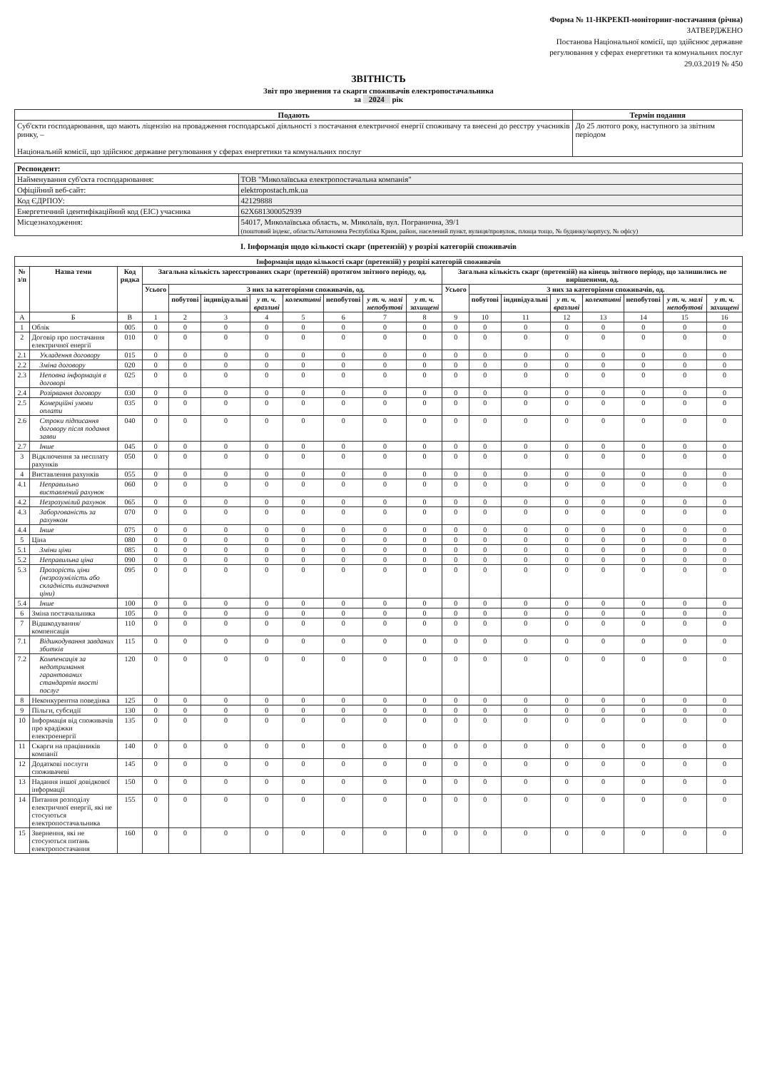Форма № 11-НКРЕКП-моніторинг-постачання (річна)
ЗАТВЕРДЖЕНО
Постанова Національної комісії, що здійснює державне
регулювання у сферах енергетики та комунальних послуг
29.03.2019 № 450
ЗВІТНІСТЬ
Звіт про звернення та скарги споживачів електропостачальника
за 2024 рік
| Подають | Термін подання |
| --- | --- |
| Суб'єкти господарювання, що мають ліцензію на провадження господарської діяльності з постачання електричної енергії споживачу та внесені до реєстру учасників ринку, – Національній комісії, що здійснює державне регулювання у сферах енергетики та комунальних послуг | До 25 лютого року, наступного за звітним періодом |
| Респондент: | |
| --- | --- |
| Найменування суб'єкта господарювання: | ТОВ "Миколаївська електропостачальна компанія" |
| Офіційний веб-сайт: | elektropostach.mk.ua |
| Код ЄДРПОУ: | 42129888 |
| Енергетичний ідентифікаційний код (ЕІС) учасника | 62X681300052939 |
| Місцезнаходження: | 54017, Миколаївська область, м. Миколаїв, вул. Погранична, 39/1 (поштовий індекс, область/Автономна Республіка Крим, район, населений пункт, вулиця/провулок, площа тощо, № будинку/корпусу, № офісу) |
I. Інформація щодо кількості скарг (претензій) у розрізі категорій споживачів
| Інформація щодо кількості скарг (претензій) у розрізі категорій споживачів | | | | | | | | | | | | | | | | | | |
| --- | --- | --- | --- | --- | --- | --- | --- | --- | --- | --- | --- | --- | --- | --- | --- | --- | --- | --- |
| № з/п | Назва теми | Код рядка | Загальна кількість зареєстрованих скарг (претензій) протягом звітного періоду, од. | | | | | | | | Загальна кількість скарг (претензій) на кінець звітного періоду, що залишились не вирішеними, од. | | | | | | | |
| | | | Усього | З них за категоріями споживачів, од. | | | | | | | Усього | З них за категоріями споживачів, од. | | | | | | |
| | | | | побутові | індивідуальні | у т. ч. вразливі | колективні | непобутові | у т. ч. малі непобутові | у т. ч. захищені | | побутові | індивідуальні | у т. ч. вразливі | колективні | непобутові | у т. ч. малі непобутові | у т. ч. захищені |
| А | Б | В | 1 | 2 | 3 | 4 | 5 | 6 | 7 | 8 | 9 | 10 | 11 | 12 | 13 | 14 | 15 | 16 |
| 1 | Облік | 005 | 0 | 0 | 0 | 0 | 0 | 0 | 0 | 0 | 0 | 0 | 0 | 0 | 0 | 0 | 0 | 0 |
| 2 | Договір про постачання електричної енергії | 010 | 0 | 0 | 0 | 0 | 0 | 0 | 0 | 0 | 0 | 0 | 0 | 0 | 0 | 0 | 0 | 0 |
| 2.1 | Укладення договору | 015 | 0 | 0 | 0 | 0 | 0 | 0 | 0 | 0 | 0 | 0 | 0 | 0 | 0 | 0 | 0 | 0 |
| 2.2 | Зміна договору | 020 | 0 | 0 | 0 | 0 | 0 | 0 | 0 | 0 | 0 | 0 | 0 | 0 | 0 | 0 | 0 | 0 |
| 2.3 | Неповна інформація в договорі | 025 | 0 | 0 | 0 | 0 | 0 | 0 | 0 | 0 | 0 | 0 | 0 | 0 | 0 | 0 | 0 | 0 |
| 2.4 | Розірвання договору | 030 | 0 | 0 | 0 | 0 | 0 | 0 | 0 | 0 | 0 | 0 | 0 | 0 | 0 | 0 | 0 | 0 |
| 2.5 | Комерційні умови оплати | 035 | 0 | 0 | 0 | 0 | 0 | 0 | 0 | 0 | 0 | 0 | 0 | 0 | 0 | 0 | 0 | 0 |
| 2.6 | Строки підписання договору після подання заяви | 040 | 0 | 0 | 0 | 0 | 0 | 0 | 0 | 0 | 0 | 0 | 0 | 0 | 0 | 0 | 0 | 0 |
| 2.7 | Інше | 045 | 0 | 0 | 0 | 0 | 0 | 0 | 0 | 0 | 0 | 0 | 0 | 0 | 0 | 0 | 0 | 0 |
| 3 | Відключення за несплату рахунків | 050 | 0 | 0 | 0 | 0 | 0 | 0 | 0 | 0 | 0 | 0 | 0 | 0 | 0 | 0 | 0 | 0 |
| 4 | Виставлення рахунків | 055 | 0 | 0 | 0 | 0 | 0 | 0 | 0 | 0 | 0 | 0 | 0 | 0 | 0 | 0 | 0 | 0 |
| 4.1 | Неправильно виставлений рахунок | 060 | 0 | 0 | 0 | 0 | 0 | 0 | 0 | 0 | 0 | 0 | 0 | 0 | 0 | 0 | 0 | 0 |
| 4.2 | Незрозумілий рахунок | 065 | 0 | 0 | 0 | 0 | 0 | 0 | 0 | 0 | 0 | 0 | 0 | 0 | 0 | 0 | 0 | 0 |
| 4.3 | Заборгованість за рахунком | 070 | 0 | 0 | 0 | 0 | 0 | 0 | 0 | 0 | 0 | 0 | 0 | 0 | 0 | 0 | 0 | 0 |
| 4.4 | Інше | 075 | 0 | 0 | 0 | 0 | 0 | 0 | 0 | 0 | 0 | 0 | 0 | 0 | 0 | 0 | 0 | 0 |
| 5 | Ціна | 080 | 0 | 0 | 0 | 0 | 0 | 0 | 0 | 0 | 0 | 0 | 0 | 0 | 0 | 0 | 0 | 0 |
| 5.1 | Зміни ціни | 085 | 0 | 0 | 0 | 0 | 0 | 0 | 0 | 0 | 0 | 0 | 0 | 0 | 0 | 0 | 0 | 0 |
| 5.2 | Неправильна ціна | 090 | 0 | 0 | 0 | 0 | 0 | 0 | 0 | 0 | 0 | 0 | 0 | 0 | 0 | 0 | 0 | 0 |
| 5.3 | Прозорість ціни (незрозумілість або складність визначення ціни) | 095 | 0 | 0 | 0 | 0 | 0 | 0 | 0 | 0 | 0 | 0 | 0 | 0 | 0 | 0 | 0 | 0 |
| 5.4 | Інше | 100 | 0 | 0 | 0 | 0 | 0 | 0 | 0 | 0 | 0 | 0 | 0 | 0 | 0 | 0 | 0 | 0 |
| 6 | Зміна постачальника | 105 | 0 | 0 | 0 | 0 | 0 | 0 | 0 | 0 | 0 | 0 | 0 | 0 | 0 | 0 | 0 | 0 |
| 7 | Відшкодування/компенсація | 110 | 0 | 0 | 0 | 0 | 0 | 0 | 0 | 0 | 0 | 0 | 0 | 0 | 0 | 0 | 0 | 0 |
| 7.1 | Відшкодування завданих збитків | 115 | 0 | 0 | 0 | 0 | 0 | 0 | 0 | 0 | 0 | 0 | 0 | 0 | 0 | 0 | 0 | 0 |
| 7.2 | Компенсація за недотримання гарантованих стандартів якості послуг | 120 | 0 | 0 | 0 | 0 | 0 | 0 | 0 | 0 | 0 | 0 | 0 | 0 | 0 | 0 | 0 | 0 |
| 8 | Неконкурентна поведінка | 125 | 0 | 0 | 0 | 0 | 0 | 0 | 0 | 0 | 0 | 0 | 0 | 0 | 0 | 0 | 0 | 0 |
| 9 | Пільги, субсидії | 130 | 0 | 0 | 0 | 0 | 0 | 0 | 0 | 0 | 0 | 0 | 0 | 0 | 0 | 0 | 0 | 0 |
| 10 | Інформація від споживачів про крадіжки електроенергії | 135 | 0 | 0 | 0 | 0 | 0 | 0 | 0 | 0 | 0 | 0 | 0 | 0 | 0 | 0 | 0 | 0 |
| 11 | Скарги на працівників компанії | 140 | 0 | 0 | 0 | 0 | 0 | 0 | 0 | 0 | 0 | 0 | 0 | 0 | 0 | 0 | 0 | 0 |
| 12 | Додаткові послуги споживачеві | 145 | 0 | 0 | 0 | 0 | 0 | 0 | 0 | 0 | 0 | 0 | 0 | 0 | 0 | 0 | 0 | 0 |
| 13 | Надання іншої довідкової інформації | 150 | 0 | 0 | 0 | 0 | 0 | 0 | 0 | 0 | 0 | 0 | 0 | 0 | 0 | 0 | 0 | 0 |
| 14 | Питання розподілу електричної енергії, які не стосуються електропостачальника | 155 | 0 | 0 | 0 | 0 | 0 | 0 | 0 | 0 | 0 | 0 | 0 | 0 | 0 | 0 | 0 | 0 |
| 15 | Звернення, які не стосуються питань електропостачання | 160 | 0 | 0 | 0 | 0 | 0 | 0 | 0 | 0 | 0 | 0 | 0 | 0 | 0 | 0 | 0 | 0 |